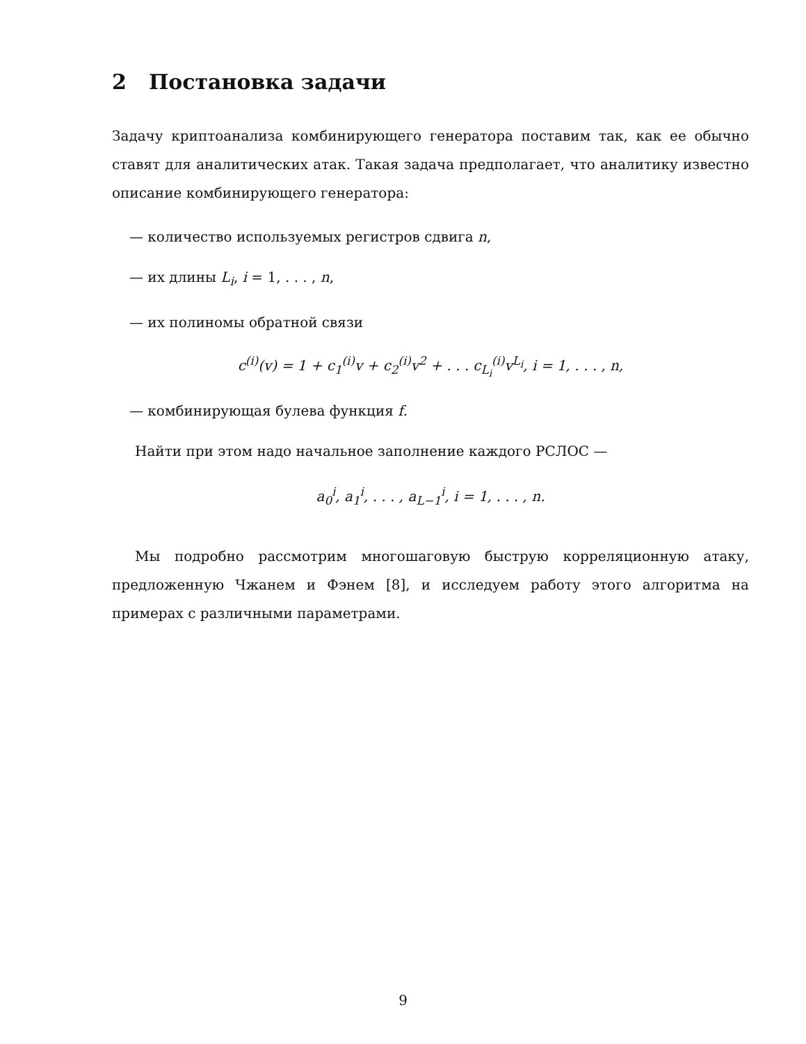2 Постановка задачи
Задачу криптоанализа комбинирующего генератора поставим так, как ее обычно ставят для аналитических атак. Такая задача предполагает, что аналитику известно описание комбинирующего генератора:
— количество используемых регистров сдвига n,
— их длины L<sub>i</sub>, i = 1, . . . , n,
— их полиномы обратной связи
c<sup>(i)</sup>(v) = 1 + c<sub>1</sub><sup>(i)</sup>v + c<sub>2</sub><sup>(i)</sup>v<sup>2</sup> + . . . c<sub>L<sub>i</sub></sub><sup>(i)</sup>v<sup>L<sub>i</sub></sup>, i = 1, . . . , n,
— комбинирующая булева функция f.
Найти при этом надо начальное заполнение каждого РСЛОС —
a<sub>0</sub><sup>i</sup>, a<sub>1</sub><sup>i</sup>, . . . , a<sub>L−1</sub><sup>i</sup>, i = 1, . . . , n.
Мы подробно рассмотрим многошаговую быструю корреляционную атаку, предложенную Чжанем и Фэнем [8], и исследуем работу этого алгоритма на примерах с различными параметрами.
9